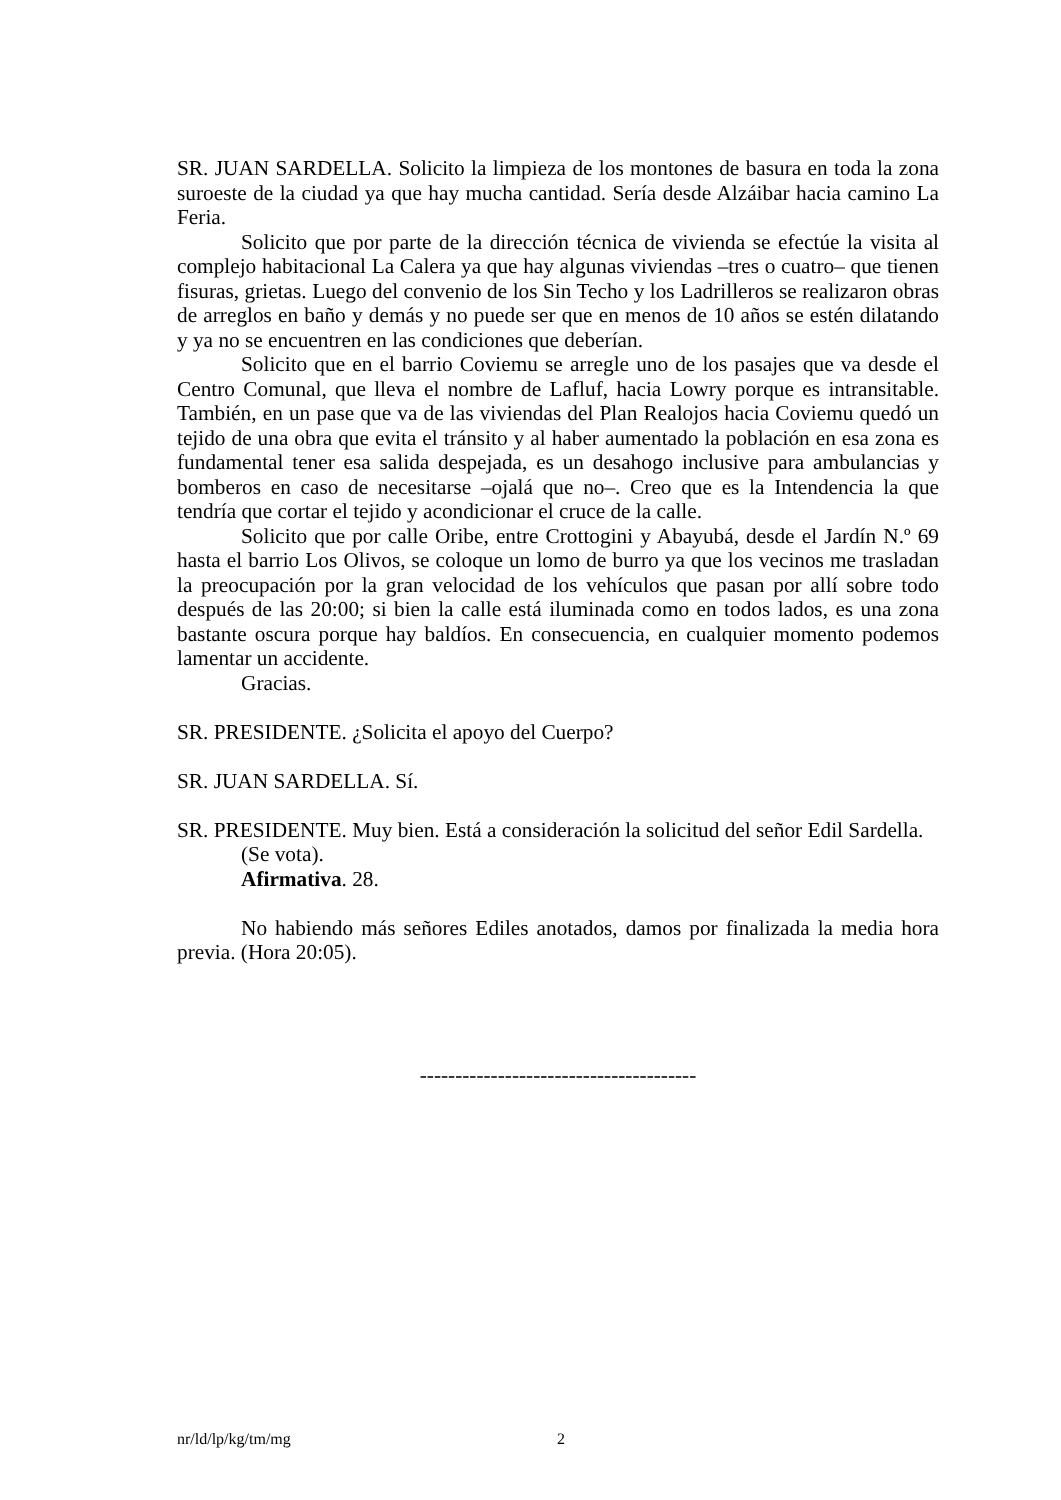SR. JUAN SARDELLA. Solicito la limpieza de los montones de basura en toda la zona suroeste de la ciudad ya que hay mucha cantidad. Sería desde Alzáibar hacia camino La Feria.
Solicito que por parte de la dirección técnica de vivienda se efectúe la visita al complejo habitacional La Calera ya que hay algunas viviendas –tres o cuatro– que tienen fisuras, grietas. Luego del convenio de los Sin Techo y los Ladrilleros se realizaron obras de arreglos en baño y demás y no puede ser que en menos de 10 años se estén dilatando y ya no se encuentren en las condiciones que deberían.
Solicito que en el barrio Coviemu se arregle uno de los pasajes que va desde el Centro Comunal, que lleva el nombre de Lafluf, hacia Lowry porque es intransitable. También, en un pase que va de las viviendas del Plan Realojos hacia Coviemu quedó un tejido de una obra que evita el tránsito y al haber aumentado la población en esa zona es fundamental tener esa salida despejada, es un desahogo inclusive para ambulancias y bomberos en caso de necesitarse –ojalá que no–. Creo que es la Intendencia la que tendría que cortar el tejido y acondicionar el cruce de la calle.
Solicito que por calle Oribe, entre Crottogini y Abayubá, desde el Jardín N.º 69 hasta el barrio Los Olivos, se coloque un lomo de burro ya que los vecinos me trasladan la preocupación por la gran velocidad de los vehículos que pasan por allí sobre todo después de las 20:00; si bien la calle está iluminada como en todos lados, es una zona bastante oscura porque hay baldíos. En consecuencia, en cualquier momento podemos lamentar un accidente.
Gracias.
SR. PRESIDENTE. ¿Solicita el apoyo del Cuerpo?
SR. JUAN SARDELLA. Sí.
SR. PRESIDENTE. Muy bien. Está a consideración la solicitud del señor Edil Sardella.
(Se vota).
Afirmativa. 28.
No habiendo más señores Ediles anotados, damos por finalizada la media hora previa. (Hora 20:05).
---------------------------------------
nr/ld/lp/kg/tm/mg 2